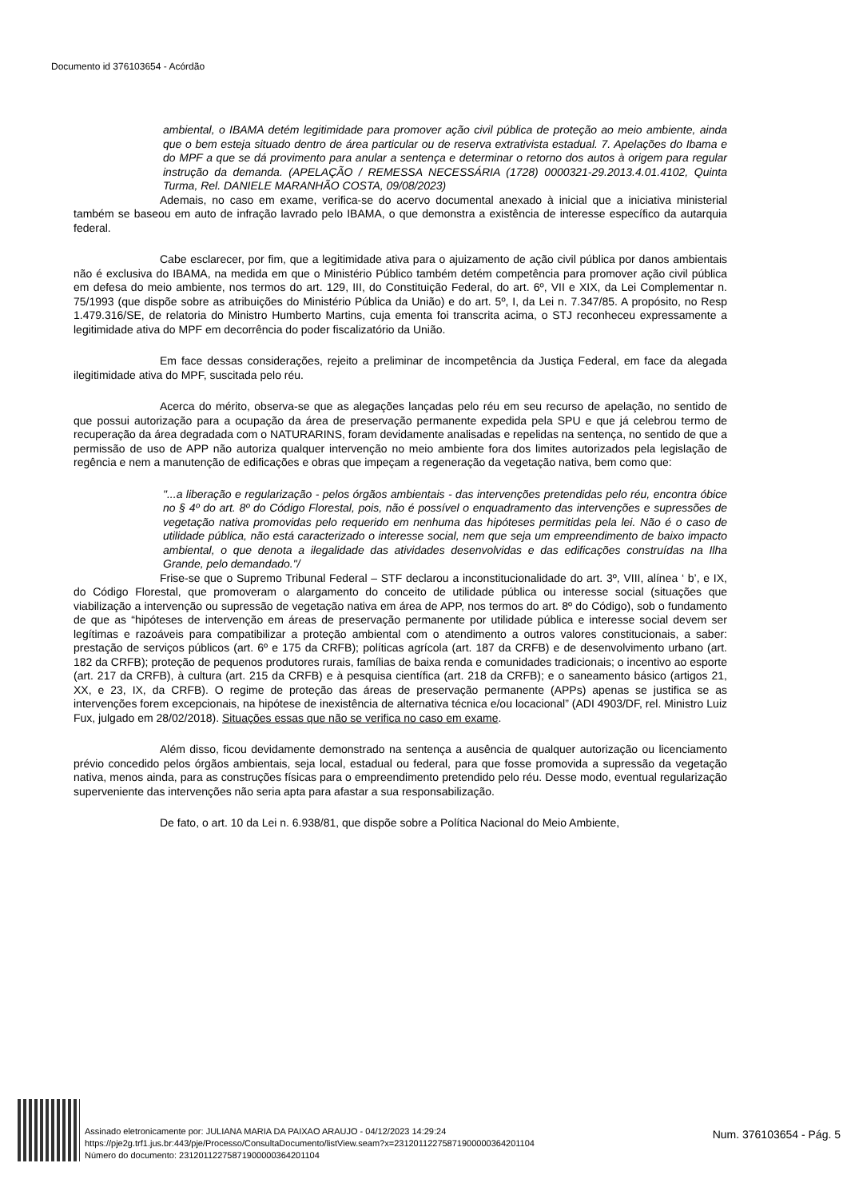Documento id 376103654 - Acórdão
ambiental, o IBAMA detém legitimidade para promover ação civil pública de proteção ao meio ambiente, ainda que o bem esteja situado dentro de área particular ou de reserva extrativista estadual. 7. Apelações do Ibama e do MPF a que se dá provimento para anular a sentença e determinar o retorno dos autos à origem para regular instrução da demanda. (APELAÇÃO / REMESSA NECESSÁRIA (1728) 0000321-29.2013.4.01.4102, Quinta Turma, Rel. DANIELE MARANHÃO COSTA, 09/08/2023)
Ademais, no caso em exame, verifica-se do acervo documental anexado à inicial que a iniciativa ministerial também se baseou em auto de infração lavrado pelo IBAMA, o que demonstra a existência de interesse específico da autarquia federal.
Cabe esclarecer, por fim, que a legitimidade ativa para o ajuizamento de ação civil pública por danos ambientais não é exclusiva do IBAMA, na medida em que o Ministério Público também detém competência para promover ação civil pública em defesa do meio ambiente, nos termos do art. 129, III, do Constituição Federal, do art. 6º, VII e XIX, da Lei Complementar n. 75/1993 (que dispõe sobre as atribuições do Ministério Pública da União) e do art. 5º, I, da Lei n. 7.347/85. A propósito, no Resp 1.479.316/SE, de relatoria do Ministro Humberto Martins, cuja ementa foi transcrita acima, o STJ reconheceu expressamente a legitimidade ativa do MPF em decorrência do poder fiscalizatório da União.
Em face dessas considerações, rejeito a preliminar de incompetência da Justiça Federal, em face da alegada ilegitimidade ativa do MPF, suscitada pelo réu.
Acerca do mérito, observa-se que as alegações lançadas pelo réu em seu recurso de apelação, no sentido de que possui autorização para a ocupação da área de preservação permanente expedida pela SPU e que já celebrou termo de recuperação da área degradada com o NATURARINS, foram devidamente analisadas e repelidas na sentença, no sentido de que a permissão de uso de APP não autoriza qualquer intervenção no meio ambiente fora dos limites autorizados pela legislação de regência e nem a manutenção de edificações e obras que impeçam a regeneração da vegetação nativa, bem como que:
"...a liberação e regularização - pelos órgãos ambientais - das intervenções pretendidas pelo réu, encontra óbice no § 4º do art. 8º do Código Florestal, pois, não é possível o enquadramento das intervenções e supressões de vegetação nativa promovidas pelo requerido em nenhuma das hipóteses permitidas pela lei. Não é o caso de utilidade pública, não está caracterizado o interesse social, nem que seja um empreendimento de baixo impacto ambiental, o que denota a ilegalidade das atividades desenvolvidas e das edificações construídas na Ilha Grande, pelo demandado."/
Frise-se que o Supremo Tribunal Federal – STF declarou a inconstitucionalidade do art. 3º, VIII, alínea ‘ b’, e IX, do Código Florestal, que promoveram o alargamento do conceito de utilidade pública ou interesse social (situações que viabilização a intervenção ou supressão de vegetação nativa em área de APP, nos termos do art. 8º do Código), sob o fundamento de que as “hipóteses de intervenção em áreas de preservação permanente por utilidade pública e interesse social devem ser legítimas e razoáveis para compatibilizar a proteção ambiental com o atendimento a outros valores constitucionais, a saber: prestação de serviços públicos (art. 6º e 175 da CRFB); políticas agrícola (art. 187 da CRFB) e de desenvolvimento urbano (art. 182 da CRFB); proteção de pequenos produtores rurais, famílias de baixa renda e comunidades tradicionais; o incentivo ao esporte (art. 217 da CRFB), à cultura (art. 215 da CRFB) e à pesquisa científica (art. 218 da CRFB); e o saneamento básico (artigos 21, XX, e 23, IX, da CRFB). O regime de proteção das áreas de preservação permanente (APPs) apenas se justifica se as intervenções forem excepcionais, na hipótese de inexistência de alternativa técnica e/ou locacional” (ADI 4903/DF, rel. Ministro Luiz Fux, julgado em 28/02/2018). Situações essas que não se verifica no caso em exame.
Além disso, ficou devidamente demonstrado na sentença a ausência de qualquer autorização ou licenciamento prévio concedido pelos órgãos ambientais, seja local, estadual ou federal, para que fosse promovida a supressão da vegetação nativa, menos ainda, para as construções físicas para o empreendimento pretendido pelo réu. Desse modo, eventual regularização superveniente das intervenções não seria apta para afastar a sua responsabilização.
De fato, o art. 10 da Lei n. 6.938/81, que dispõe sobre a Política Nacional do Meio Ambiente,
Assinado eletronicamente por: JULIANA MARIA DA PAIXAO ARAUJO - 04/12/2023 14:29:24
https://pje2g.trf1.jus.br:443/pje/Processo/ConsultaDocumento/listView.seam?x=23120112275871900000364201104
Número do documento: 23120112275871900000364201104
Num. 376103654 - Pág. 5